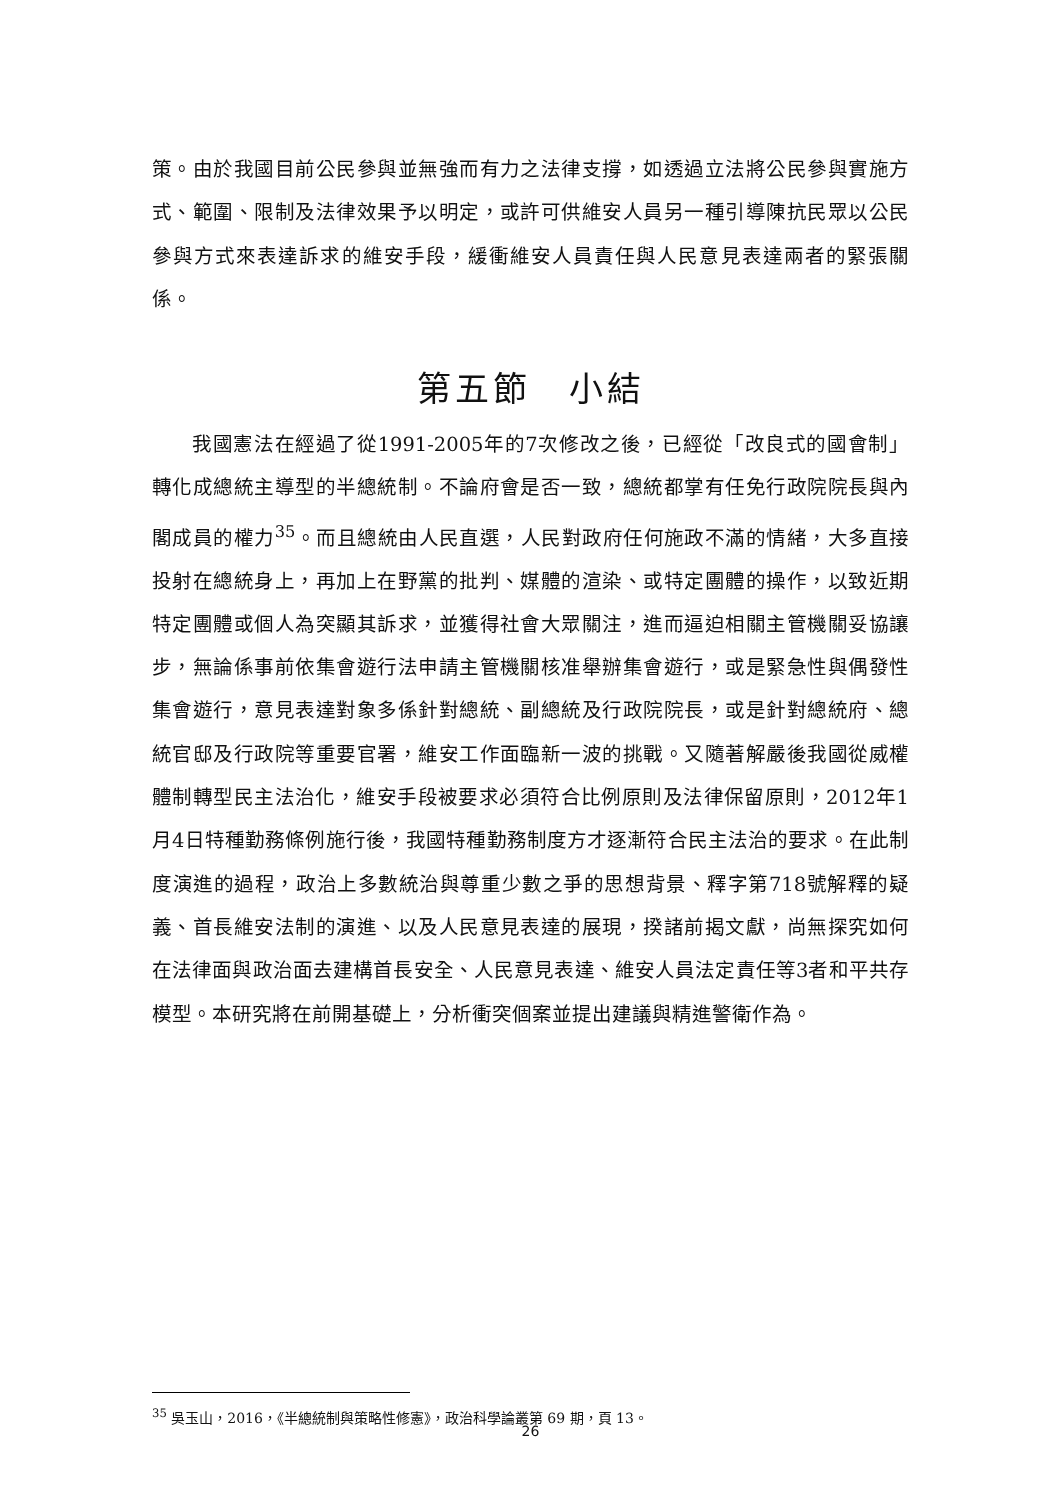策。由於我國目前公民參與並無強而有力之法律支撐，如透過立法將公民參與實施方式、範圍、限制及法律效果予以明定，或許可供維安人員另一種引導陳抗民眾以公民參與方式來表達訴求的維安手段，緩衝維安人員責任與人民意見表達兩者的緊張關係。
第五節　小結
我國憲法在經過了從1991-2005年的7次修改之後，已經從「改良式的國會制」轉化成總統主導型的半總統制。不論府會是否一致，總統都掌有任免行政院院長與內閣成員的權力<sup>35</sup>。而且總統由人民直選，人民對政府任何施政不滿的情緒，大多直接投射在總統身上，再加上在野黨的批判、媒體的渲染、或特定團體的操作，以致近期特定團體或個人為突顯其訴求，並獲得社會大眾關注，進而逼迫相關主管機關妥協讓步，無論係事前依集會遊行法申請主管機關核准舉辦集會遊行，或是緊急性與偶發性集會遊行，意見表達對象多係針對總統、副總統及行政院院長，或是針對總統府、總統官邸及行政院等重要官署，維安工作面臨新一波的挑戰。又隨著解嚴後我國從威權體制轉型民主法治化，維安手段被要求必須符合比例原則及法律保留原則，2012年1月4日特種勤務條例施行後，我國特種勤務制度方才逐漸符合民主法治的要求。在此制度演進的過程，政治上多數統治與尊重少數之爭的思想背景、釋字第718號解釋的疑義、首長維安法制的演進、以及人民意見表達的展現，揆諸前揭文獻，尚無探究如何在法律面與政治面去建構首長安全、人民意見表達、維安人員法定責任等3者和平共存模型。本研究將在前開基礎上，分析衝突個案並提出建議與精進警衛作為。
<sup>35</sup> 吳玉山，2016，《半總統制與策略性修憲》，政治科學論叢第 69 期，頁 13。
26